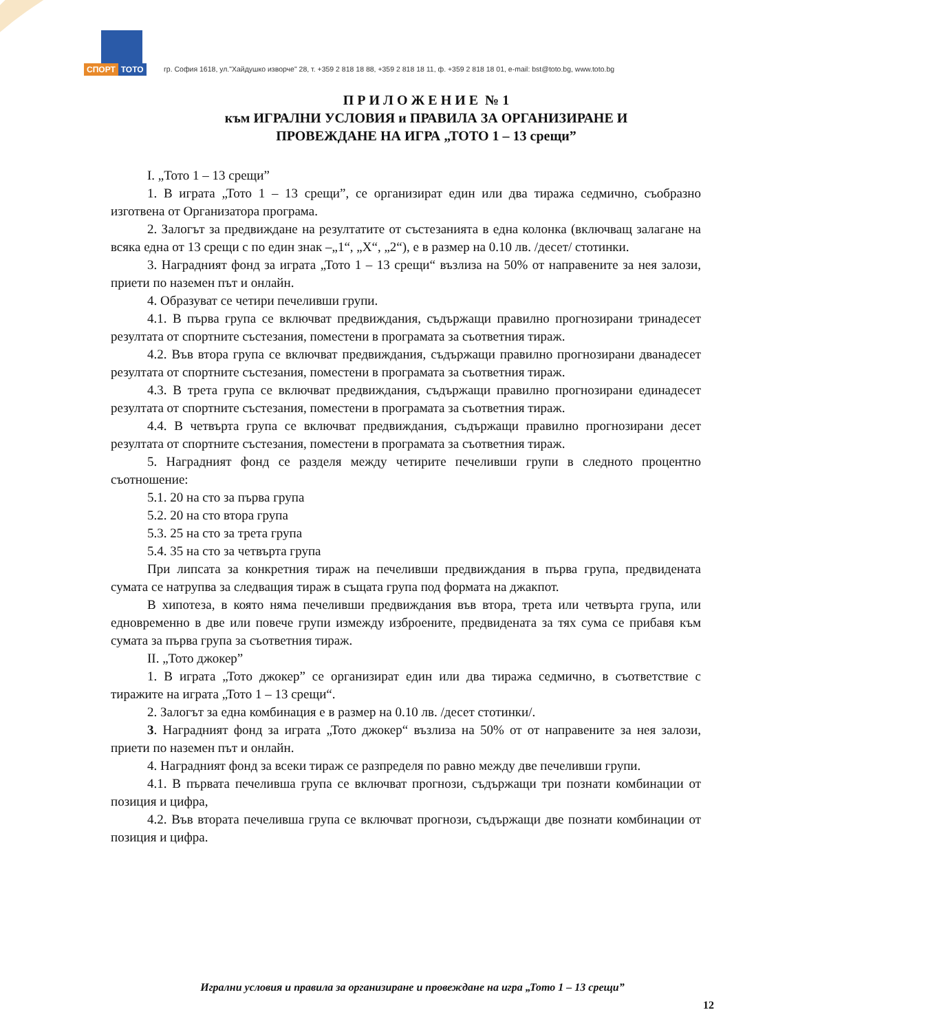СПОРТ ТОТО
гр. София 1618, ул."Хайдушко изворче" 28, т. +359 2 818 18 88, +359 2 818 18 11, ф. +359 2 818 18 01, e-mail: bst@toto.bg, www.toto.bg
П Р И Л О Ж Е Н И Е № 1
към ИГРАЛНИ УСЛОВИЯ и ПРАВИЛА ЗА ОРГАНИЗИРАНЕ И
ПРОВЕЖДАНЕ НА ИГРА „ТОТО 1 – 13 срещи”
I. „Тото 1 – 13 срещи”
1. В играта „Тото 1 – 13 срещи”, се организират един или два тиража седмично, съобразно изготвена от Организатора програма.
2. Залогът за предвиждане на резултатите от състезанията в една колонка (включващ залагане на всяка една от 13 срещи с по един знак –„1“, „X“, „2“), е в размер на 0.10 лв. /десет/ стотинки.
3. Наградният фонд за играта „Тото 1 – 13 срещи“ възлиза на 50% от направените за нея залози, приети по наземен път и онлайн.
4. Образуват се четири печеливши групи.
4.1. В първа група се включват предвиждания, съдържащи правилно прогнозирани тринадесет резултата от спортните състезания, поместени в програмата за съответния тираж.
4.2. Във втора група се включват предвиждания, съдържащи правилно прогнозирани дванадесет резултата от спортните състезания, поместени в програмата за съответния тираж.
4.3. В трета група се включват предвиждания, съдържащи правилно прогнозирани единадесет резултата от спортните състезания, поместени в програмата за съответния тираж.
4.4. В четвърта група се включват предвиждания, съдържащи правилно прогнозирани десет резултата от спортните състезания, поместени в програмата за съответния тираж.
5. Наградният фонд се разделя между четирите печеливши групи в следното процентно съотношение:
5.1. 20 на сто за първа група
5.2. 20 на сто втора група
5.3. 25 на сто за трета група
5.4. 35 на сто за четвърта група
При липсата за конкретния тираж на печеливши предвиждания в първа група, предвидената сумата се натрупва за следващия тираж в същата група под формата на джакпот.
В хипотеза, в която няма печеливши предвиждания във втора, трета или четвърта група, или едновременно в две или повече групи измежду изброените, предвидената за тях сума се прибавя към сумата за първа група за съответния тираж.
II. „Тото джокер”
1. В играта „Тото джокер” се организират един или два тиража седмично, в съответствие с тиражите на играта „Тото 1 – 13 срещи“.
2. Залогът за една комбинация е в размер на 0.10 лв. /десет стотинки/.
3. Наградният фонд за играта „Тото джокер“ възлиза на 50% от от направените за нея залози, приети по наземен път и онлайн.
4. Наградният фонд за всеки тираж се разпределя по равно между две печеливши групи.
4.1. В първата печеливша група се включват прогнози, съдържащи три познати комбинации от позиция и цифра,
4.2. Във втората печеливша група се включват прогнози, съдържащи две познати комбинации от позиция и цифра.
Игрални условия и правила за организиране и провеждане на игра „Тото 1 – 13 срещи”
12